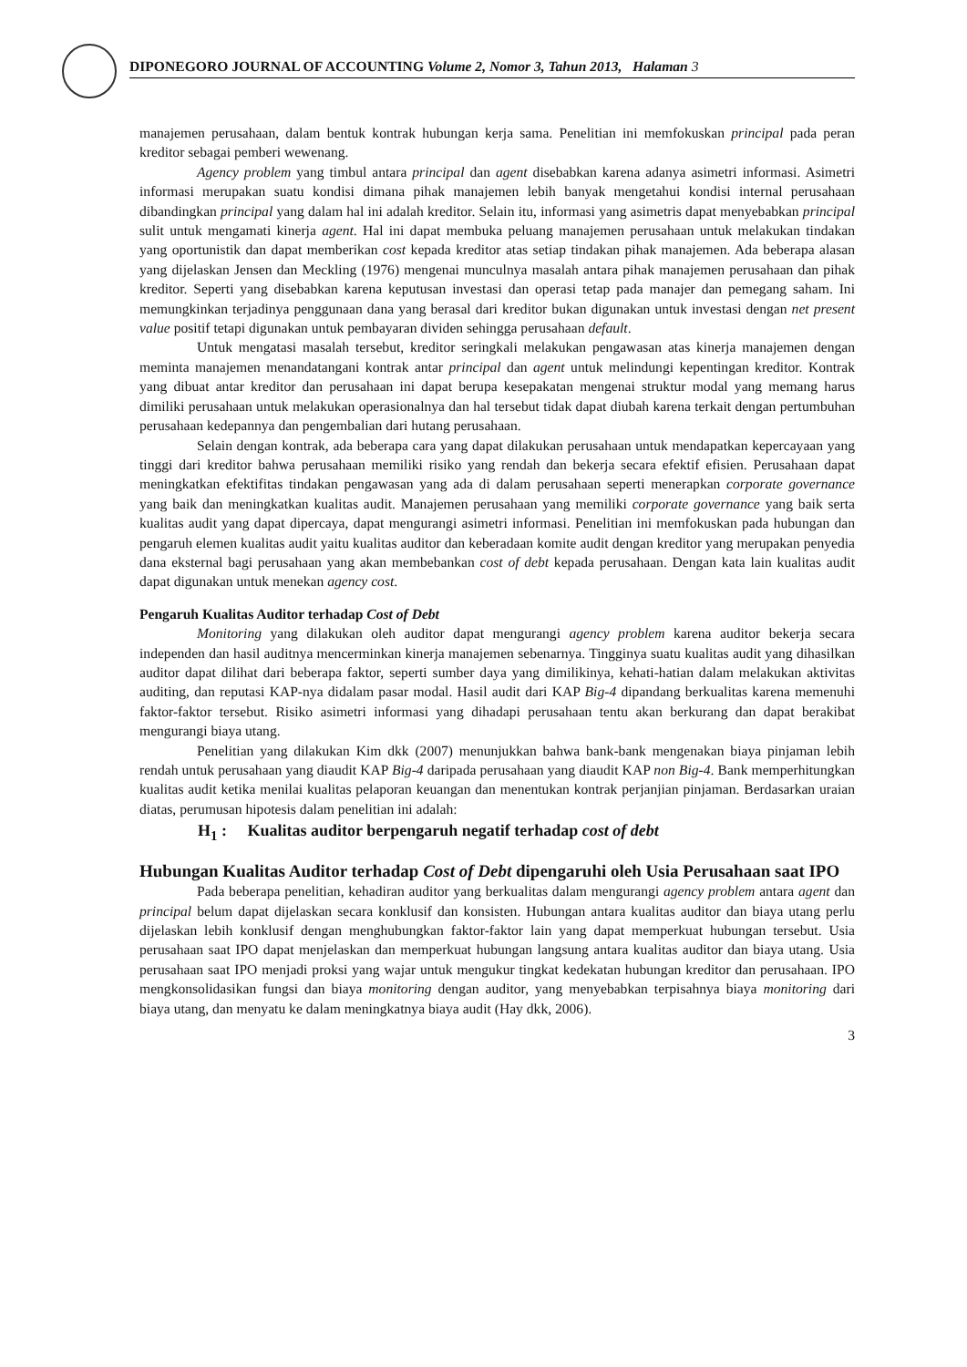DIPONEGORO JOURNAL OF ACCOUNTING Volume 2, Nomor 3, Tahun 2013, Halaman 3
manajemen perusahaan, dalam bentuk kontrak hubungan kerja sama. Penelitian ini memfokuskan principal pada peran kreditor sebagai pemberi wewenang.
Agency problem yang timbul antara principal dan agent disebabkan karena adanya asimetri informasi. Asimetri informasi merupakan suatu kondisi dimana pihak manajemen lebih banyak mengetahui kondisi internal perusahaan dibandingkan principal yang dalam hal ini adalah kreditor. Selain itu, informasi yang asimetris dapat menyebabkan principal sulit untuk mengamati kinerja agent. Hal ini dapat membuka peluang manajemen perusahaan untuk melakukan tindakan yang oportunistik dan dapat memberikan cost kepada kreditor atas setiap tindakan pihak manajemen. Ada beberapa alasan yang dijelaskan Jensen dan Meckling (1976) mengenai munculnya masalah antara pihak manajemen perusahaan dan pihak kreditor. Seperti yang disebabkan karena keputusan investasi dan operasi tetap pada manajer dan pemegang saham. Ini memungkinkan terjadinya penggunaan dana yang berasal dari kreditor bukan digunakan untuk investasi dengan net present value positif tetapi digunakan untuk pembayaran dividen sehingga perusahaan default.
Untuk mengatasi masalah tersebut, kreditor seringkali melakukan pengawasan atas kinerja manajemen dengan meminta manajemen menandatangani kontrak antar principal dan agent untuk melindungi kepentingan kreditor. Kontrak yang dibuat antar kreditor dan perusahaan ini dapat berupa kesepakatan mengenai struktur modal yang memang harus dimiliki perusahaan untuk melakukan operasionalnya dan hal tersebut tidak dapat diubah karena terkait dengan pertumbuhan perusahaan kedepannya dan pengembalian dari hutang perusahaan.
Selain dengan kontrak, ada beberapa cara yang dapat dilakukan perusahaan untuk mendapatkan kepercayaan yang tinggi dari kreditor bahwa perusahaan memiliki risiko yang rendah dan bekerja secara efektif efisien. Perusahaan dapat meningkatkan efektifitas tindakan pengawasan yang ada di dalam perusahaan seperti menerapkan corporate governance yang baik dan meningkatkan kualitas audit. Manajemen perusahaan yang memiliki corporate governance yang baik serta kualitas audit yang dapat dipercaya, dapat mengurangi asimetri informasi. Penelitian ini memfokuskan pada hubungan dan pengaruh elemen kualitas audit yaitu kualitas auditor dan keberadaan komite audit dengan kreditor yang merupakan penyedia dana eksternal bagi perusahaan yang akan membebankan cost of debt kepada perusahaan. Dengan kata lain kualitas audit dapat digunakan untuk menekan agency cost.
Pengaruh Kualitas Auditor terhadap Cost of Debt
Monitoring yang dilakukan oleh auditor dapat mengurangi agency problem karena auditor bekerja secara independen dan hasil auditnya mencerminkan kinerja manajemen sebenarnya. Tingginya suatu kualitas audit yang dihasilkan auditor dapat dilihat dari beberapa faktor, seperti sumber daya yang dimilikinya, kehati-hatian dalam melakukan aktivitas auditing, dan reputasi KAP-nya didalam pasar modal. Hasil audit dari KAP Big-4 dipandang berkualitas karena memenuhi faktor-faktor tersebut. Risiko asimetri informasi yang dihadapi perusahaan tentu akan berkurang dan dapat berakibat mengurangi biaya utang.
Penelitian yang dilakukan Kim dkk (2007) menunjukkan bahwa bank-bank mengenakan biaya pinjaman lebih rendah untuk perusahaan yang diaudit KAP Big-4 daripada perusahaan yang diaudit KAP non Big-4. Bank memperhitungkan kualitas audit ketika menilai kualitas pelaporan keuangan dan menentukan kontrak perjanjian pinjaman. Berdasarkan uraian diatas, perumusan hipotesis dalam penelitian ini adalah:
H<sub>1</sub> : Kualitas auditor berpengaruh negatif terhadap cost of debt
Hubungan Kualitas Auditor terhadap Cost of Debt dipengaruhi oleh Usia Perusahaan saat IPO
Pada beberapa penelitian, kehadiran auditor yang berkualitas dalam mengurangi agency problem antara agent dan principal belum dapat dijelaskan secara konklusif dan konsisten. Hubungan antara kualitas auditor dan biaya utang perlu dijelaskan lebih konklusif dengan menghubungkan faktor-faktor lain yang dapat memperkuat hubungan tersebut. Usia perusahaan saat IPO dapat menjelaskan dan memperkuat hubungan langsung antara kualitas auditor dan biaya utang. Usia perusahaan saat IPO menjadi proksi yang wajar untuk mengukur tingkat kedekatan hubungan kreditor dan perusahaan. IPO mengkonsolidasikan fungsi dan biaya monitoring dengan auditor, yang menyebabkan terpisahnya biaya monitoring dari biaya utang, dan menyatu ke dalam meningkatnya biaya audit (Hay dkk, 2006).
3